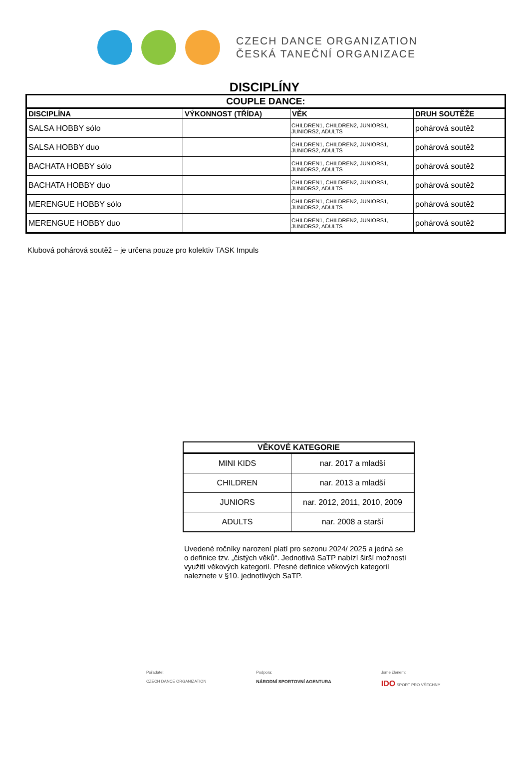CZECH DANCE ORGANIZATION
ČESKÁ TANEČNÍ ORGANIZACE
DISCIPLÍNY
| COUPLE DANCE: | | | |
| --- | --- | --- | --- |
| DISCIPLÍNA | VÝKONNOST (TŘÍDA) | VĚK | DRUH SOUTĚŽE |
| SALSA HOBBY sólo | | CHILDREN1, CHILDREN2, JUNIORS1, JUNIORS2, ADULTS | pohárová soutěž |
| SALSA HOBBY duo | | CHILDREN1, CHILDREN2, JUNIORS1, JUNIORS2, ADULTS | pohárová soutěž |
| BACHATA HOBBY sólo | | CHILDREN1, CHILDREN2, JUNIORS1, JUNIORS2, ADULTS | pohárová soutěž |
| BACHATA HOBBY duo | | CHILDREN1, CHILDREN2, JUNIORS1, JUNIORS2, ADULTS | pohárová soutěž |
| MERENGUE HOBBY sólo | | CHILDREN1, CHILDREN2, JUNIORS1, JUNIORS2, ADULTS | pohárová soutěž |
| MERENGUE HOBBY duo | | CHILDREN1, CHILDREN2, JUNIORS1, JUNIORS2, ADULTS | pohárová soutěž |
Klubová pohárová soutěž – je určena pouze pro kolektiv TASK Impuls
| VĚKOVÉ KATEGORIE | |
| --- | --- |
| MINI KIDS | nar. 2017 a mladší |
| CHILDREN | nar. 2013 a mladší |
| JUNIORS | nar. 2012, 2011, 2010, 2009 |
| ADULTS | nar. 2008 a starší |
Uvedené ročníky narození platí pro sezonu 2024/ 2025 a jedná se o definice tzv. „čistých věků“. Jednotlivá SaTP nabízí širší možnosti využití věkových kategorií. Přesné definice věkových kategorií naleznete v §10. jednotlivých SaTP.
Pořadatel:
CZECH DANCE ORGANIZATION
Podpora:
NÁRODNÍ SPORTOVNÍ AGENTURA
Jsme členem:
IDO SPORT PRO VŠECHNY